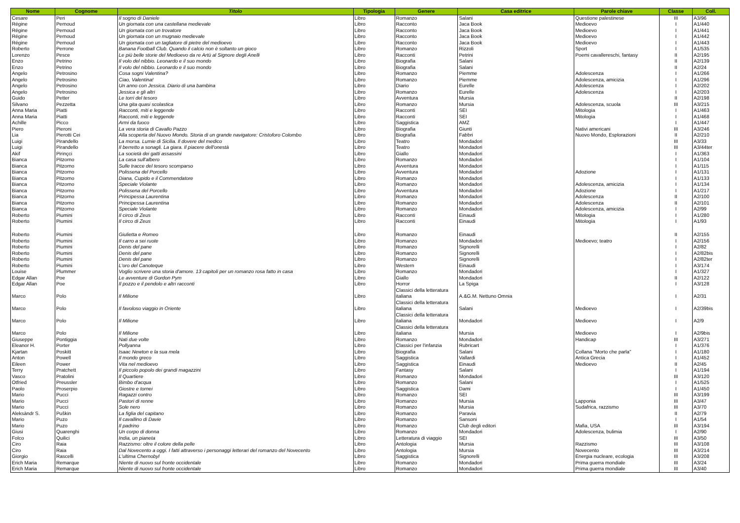| Nome | Cognome | Titolo | Tipologia | Genere | Casa editrice | Parole chiave | Classe | Coll. |
| --- | --- | --- | --- | --- | --- | --- | --- | --- |
| Cesare | Peri | Il sogno di Daniele | Libro | Romanzo | Salani | Questione palestinese | III | A3/96 |
| Régine | Pernoud | Un giornata con una castellana medievale | Libro | Racconto | Jaca Book | Medioevo | I | A1/440 |
| Régine | Pernoud | Un giornata con un trovatore | Libro | Racconto | Jaca Book | Medioevo | I | A1/441 |
| Régine | Pernoud | Un giornata con un mugnaio medievale | Libro | Racconto | Jaca Book | Medioevo | I | A1/442 |
| Régine | Pernoud | Un giornata con un tagliatore di pietre del medioevo | Libro | Racconto | Jaca Book | Medioevo | I | A1/443 |
| Roberto | Perrone | Banana Football Club. Quando il calcio non è soltanto un gioco | Libro | Romanzo | Rizzoli | Sport | I | A1/535 |
| Lorenzo | Pesce | Le più belle storie del Medioevo da re Artù al Signore degli Anelli | Libro | Racconti | Petrini | Poemi cavallereschi, fantasy | II | A2/195 |
| Enzo | Petrino | Il volo del nibbio. Leonardo e il suo mondo | Libro | Biografia | Salani | | II | A2/139 |
| Enzo | Petrino | Il volo del nibbio. Leonardo e il suo mondo | Libro | Biografia | Salani | | II | A2/24 |
| Angelo | Petrosino | Cosa sogni Valentina? | Libro | Romanzo | Piemme | Adolescenza | I | A1/266 |
| Angelo | Petrosino | Ciao, Valentina! | Libro | Romanzo | Piemme | Adolescenza, amicizia | I | A1/296 |
| Angelo | Petrosino | Un anno con Jessica. Diario di una bambina | Libro | Diario | Eurelle | Adolescenza | I | A2/202 |
| Angelo | Petrosino | Jessica e gli altri | Libro | Romanzo | Eurelle | Adolescenza | I | A2/203 |
| Guido | Petter | Le torri del tesoro | Libro | Avventura | Mursia | | II | A2/198 |
| Silvano | Pezzetta | Una gita quasi scolastica | Libro | Romanzo | Mursia | Adolescenza, scuola | III | A3/215 |
| Anna Maria | Piatti | Racconti, miti e leggende | Libro | Racconti | SEI | Mitologia | I | A1/463 |
| Anna Maria | Piatti | Racconti, miti e leggende | Libro | Racconti | SEI | Mitologia | I | A1/468 |
| Achille | Picco | Armi da fuoco | Libro | Saggistica | AMZ | | I | A1/447 |
| Piero | Pieroni | La vera storia di Cavallo Pazzo | Libro | Biografia | Giunti | Nativi americani | III | A3/246 |
| Lia | Pierotti Cei | Alla scoperta del Nuovo Mondo. Storia di un grande navigatore: Cristoforo Colombo | Libro | Biografia | Fabbri | Nuovo Mondo, Esplorazioni | II | A2/210 |
| Luigi | Pirandello | La morsa. Lumie di Sicilia. Il dovere del medico | Libro | Teatro | Mondadori | | III | A3/33 |
| Luigi | Pirandello | Il berretto a sonagli. La giara. Il piacere dell'onestà | Libro | Teatro | Mondadori | | III | A3/44ter |
| Akif | Pirinçci | La società dei gatti assassini | Libro | Giallo | Mondadori | | I | A1/363 |
| Bianca | Pitzorno | La casa sull'albero | Libro | Romanzo | Mondadori | | I | A1/104 |
| Bianca | Pitzorno | Sulle tracce del tesoro scomparso | Libro | Avventura | Mondadori | | I | A1/115 |
| Bianca | Pitzorno | Polissena del Porcello | Libro | Avventura | Mondadori | Adozione | I | A1/131 |
| Bianca | Pitzorno | Diana, Cupido e il Commendatore | Libro | Romanzo | Mondadori | | I | A1/133 |
| Bianca | Pitzorno | Speciale Violante | Libro | Romanzo | Mondadori | Adolescenza, amicizia | I | A1/134 |
| Bianca | Pitzorno | Polissena del Porcello | Libro | Avventura | Mondadori | Adozione | I | A1/217 |
| Bianca | Pitzorno | Principessa Laurentina | Libro | Romanzo | Mondadori | Adolescenza | II | A2/100 |
| Bianca | Pitzorno | Principessa Laurentina | Libro | Romanzo | Mondadori | Adolescenza | II | A2/101 |
| Bianca | Pitzorno | Speciale Violante | Libro | Romanzo | Mondadori | Adolescenza, amicizia | I | A2/99 |
| Roberto | Piumini | Il circo di Zeus | Libro | Racconti | Einaudi | Mitologia | I | A1/280 |
| Roberto | Piumini | Il circo di Zeus | Libro | Racconti | Einaudi | Mitologia | I | A1/93 |
| Roberto | Piumini | Giulietta e Romeo | Libro | Romanzo | Einaudi | | II | A2/155 |
| Roberto | Piumini | Il carro a sei ruote | Libro | Romanzo | Mondadori | Medioevo; teatro | I | A2/156 |
| Roberto | Piumini | Denis del pane | Libro | Romanzo | Signorelli | | I | A2/82 |
| Roberto | Piumini | Denis del pane | Libro | Romanzo | Signorelli | | I | A2/82bis |
| Roberto | Piumini | Denis del pane | Libro | Romanzo | Signorelli | | I | A2/82ter |
| Roberto | Piumini | L'oro del Canoteque | Libro | Western | Einaudi | | I | A3/174 |
| Louise | Plummer | Voglio scrivere una storia d'amore. 13 capitoli per un romanzo rosa fatto in casa | Libro | Romanzo | Mondadori | | I | A1/327 |
| Edgar Allan | Poe | Le avventure di Gordon Pym | Libro | Giallo | Mondadori | | II | A2/122 |
| Edgar Allan | Poe | Il pozzo e il pendolo e altri racconti | Libro | Horror | La Spiga | | I | A3/128 |
| Marco | Polo | Il Milione | Libro | Classici della letteratura italiana | A.&G.M. Nettuno Omnia | | I | A2/31 |
| Marco | Polo | Il favoloso viaggio in Oriente | Libro | Classici della letteratura italiana | Salani | Medioevo | I | A2/39bis |
| Marco | Polo | Il Milione | Libro | Classici della letteratura italiana | Mondadori | Medioevo | I | A2/9 |
| Marco | Polo | Il Milione | Libro | Classici della letteratura italiana | Mursia | Medioevo | I | A2/9bis |
| Giuseppe | Pontiggia | Nati due volte | Libro | Romanzo | Mondadori | Handicap | III | A3/271 |
| Eleanor H. | Porter | Pollyanna | Libro | Classici per l'infanzia | Rubricart | | I | A1/376 |
| Kjartan | Poskitt | Isaac Newton e la sua mela | Libro | Biografia | Salani | Collana "Morto che parla" | I | A1/180 |
| Anton | Powell | Il mondo greco | Libro | Saggistica | Vallardi | Antica Grecia | I | A1/452 |
| Eileen | Power | Vita nel medioevo | Libro | Saggistica | Einaudi | Medioevo | II | A2/45 |
| Terry | Pratchett | Il piccolo popolo dei grandi magazzini | Libro | Fantasy | Salani | | I | A1/194 |
| Vasco | Pratolini | Il Quartiere | Libro | Romanzo | Mondadori | | III | A3/120 |
| Otfried | Preussler | Bimbo d'acqua | Libro | Romanzo | Salani | | I | A1/525 |
| Paolo | Proserpio | Giostre e tornei | Libro | Saggistica | Dami | | I | A1/450 |
| Mario | Pucci | Ragazzi contro | Libro | Romanzo | SEI | | III | A3/199 |
| Mario | Pucci | Pastori di renne | Libro | Romanzo | Mursia | Lapponia | III | A3/47 |
| Mario | Pucci | Sole nero | Libro | Romanzo | Mursia | Sudafrica, razzismo | III | A3/70 |
| Aleksàndr S. | Puškin | La figlia del capitano | Libro | Romanzo | Paravia | | II | A2/79 |
| Mario | Puzo | Il cavallino di Davie | Libro | Romanzo | Sansoni | | I | A1/54 |
| Mario | Puzo | Il padrino | Libro | Romanzo | Club degli editori | Mafia, USA | III | A3/194 |
| Giusi | Quarenghi | Un corpo di donna | Libro | Romanzo | Mondadori | Adolescenza, bulimia | I | A2/90 |
| Folco | Quilici | India, un pianeta | Libro | Letteratura di viaggio | SEI | | III | A3/50 |
| Ciro | Raia | Razzismo: oltre il colore della pelle | Libro | Antologia | Mursia | Razzismo | III | A3/108 |
| Ciro | Raia | Dal Novecento a oggi. I fatti attraverso i personaggi letterari del romanzo del Novecento | Libro | Antologia | Mursia | Novecento | III | A3/214 |
| Giorgio | Rascelli | L'ultima Chernobyl | Libro | Saggistica | Signorelli | Energia nucleare, ecologia | III | A3/208 |
| Erich Maria | Remarque | Niente di nuovo sul fronte occidentale | Libro | Romanzo | Mondadori | Prima guerra mondiale | III | A3/24 |
| Erich Maria | Remarque | Niente di nuovo sul fronte occidentale | Libro | Romanzo | Mondadori | Prima guerra mondiale | III | A3/40 |